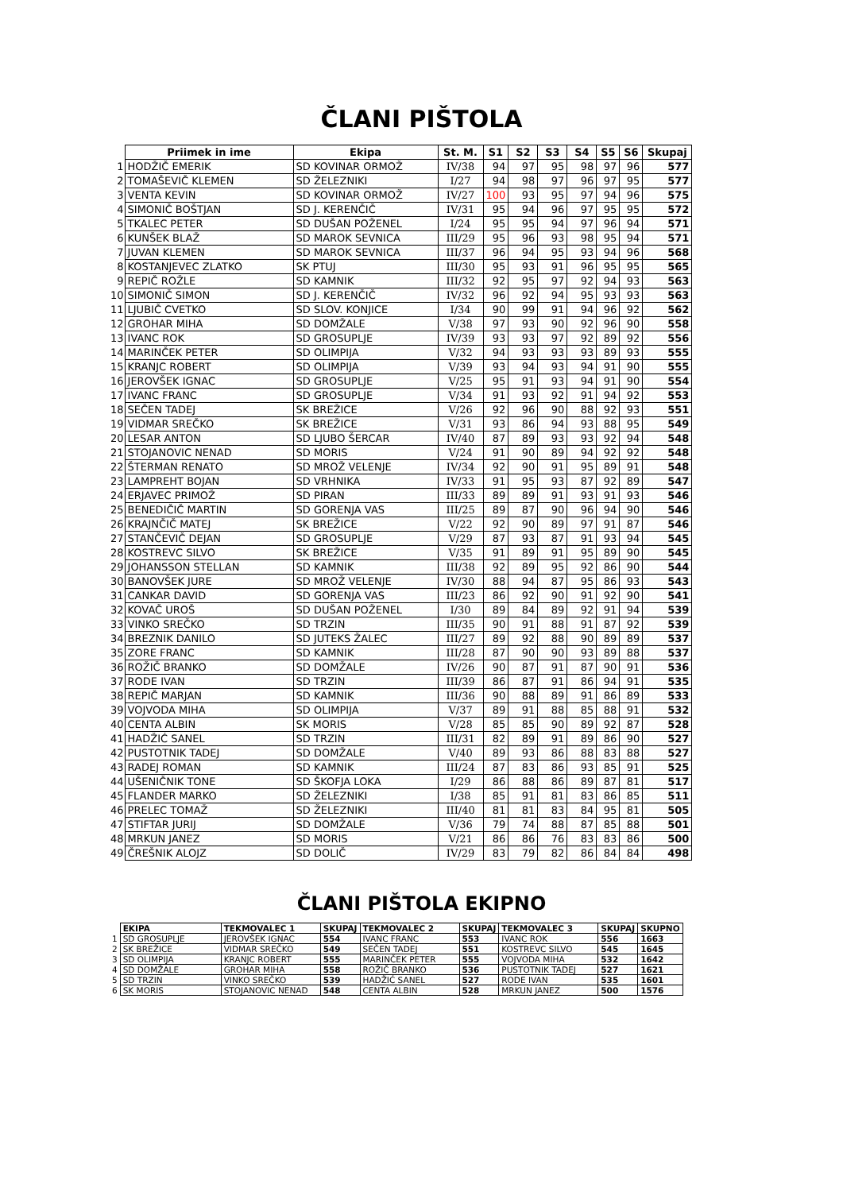ČLANI PIŠTOLA
| | Priimek in ime | Ekipa | St. M. | S1 | S2 | S3 | S4 | S5 | S6 | Skupaj |
| --- | --- | --- | --- | --- | --- | --- | --- | --- | --- | --- |
| 1 | HODŽIČ EMERIK | SD KOVINAR ORMOŽ | IV/38 | 94 | 97 | 95 | 98 | 97 | 96 | 577 |
| 2 | TOMAŠEVIČ KLEMEN | SD ŽELEZNIKI | I/27 | 94 | 98 | 97 | 96 | 97 | 95 | 577 |
| 3 | VENTA KEVIN | SD KOVINAR ORMOŽ | IV/27 | 100 | 93 | 95 | 97 | 94 | 96 | 575 |
| 4 | SIMONIČ BOŠTJAN | SD J. KERENČIČ | IV/31 | 95 | 94 | 96 | 97 | 95 | 95 | 572 |
| 5 | TKALEC PETER | SD DUŠAN POŽENEL | I/24 | 95 | 95 | 94 | 97 | 96 | 94 | 571 |
| 6 | KUNŠEK BLAŽ | SD MAROK SEVNICA | III/29 | 95 | 96 | 93 | 98 | 95 | 94 | 571 |
| 7 | JUVAN KLEMEN | SD MAROK SEVNICA | III/37 | 96 | 94 | 95 | 93 | 94 | 96 | 568 |
| 8 | KOSTANJEVEC ZLATKO | SK PTUJ | III/30 | 95 | 93 | 91 | 96 | 95 | 95 | 565 |
| 9 | REPIČ ROŽLE | SD KAMNIK | III/32 | 92 | 95 | 97 | 92 | 94 | 93 | 563 |
| 10 | SIMONIČ SIMON | SD J. KERENČIČ | IV/32 | 96 | 92 | 94 | 95 | 93 | 93 | 563 |
| 11 | LJUBIČ CVETKO | SD SLOV. KONJICE | I/34 | 90 | 99 | 91 | 94 | 96 | 92 | 562 |
| 12 | GROHAR MIHA | SD DOMŽALE | V/38 | 97 | 93 | 90 | 92 | 96 | 90 | 558 |
| 13 | IVANC ROK | SD GROSUPLJE | IV/39 | 93 | 93 | 97 | 92 | 89 | 92 | 556 |
| 14 | MARINČEK PETER | SD OLIMPIJA | V/32 | 94 | 93 | 93 | 93 | 89 | 93 | 555 |
| 15 | KRANJC ROBERT | SD OLIMPIJA | V/39 | 93 | 94 | 93 | 94 | 91 | 90 | 555 |
| 16 | JEROVŠEK IGNAC | SD GROSUPLJE | V/25 | 95 | 91 | 93 | 94 | 91 | 90 | 554 |
| 17 | IVANC FRANC | SD GROSUPLJE | V/34 | 91 | 93 | 92 | 91 | 94 | 92 | 553 |
| 18 | SEČEN TADEJ | SK BREŽICE | V/26 | 92 | 96 | 90 | 88 | 92 | 93 | 551 |
| 19 | VIDMAR SREČKO | SK BREŽICE | V/31 | 93 | 86 | 94 | 93 | 88 | 95 | 549 |
| 20 | LESAR ANTON | SD LJUBO ŠERCAR | IV/40 | 87 | 89 | 93 | 93 | 92 | 94 | 548 |
| 21 | STOJANOVIC NENAD | SD MORIS | V/24 | 91 | 90 | 89 | 94 | 92 | 92 | 548 |
| 22 | ŠTERMAN RENATO | SD MROŽ VELENJE | IV/34 | 92 | 90 | 91 | 95 | 89 | 91 | 548 |
| 23 | LAMPREHT BOJAN | SD VRHNIKA | IV/33 | 91 | 95 | 93 | 87 | 92 | 89 | 547 |
| 24 | ERJAVEC PRIMOŽ | SD PIRAN | III/33 | 89 | 89 | 91 | 93 | 91 | 93 | 546 |
| 25 | BENEDIČIČ MARTIN | SD GORENJA VAS | III/25 | 89 | 87 | 90 | 96 | 94 | 90 | 546 |
| 26 | KRAJNČIČ MATEJ | SK BREŽICE | V/22 | 92 | 90 | 89 | 97 | 91 | 87 | 546 |
| 27 | STANČEVIČ DEJAN | SD GROSUPLJE | V/29 | 87 | 93 | 87 | 91 | 93 | 94 | 545 |
| 28 | KOSTREVC SILVO | SK BREŽICE | V/35 | 91 | 89 | 91 | 95 | 89 | 90 | 545 |
| 29 | JOHANSSON STELLAN | SD KAMNIK | III/38 | 92 | 89 | 95 | 92 | 86 | 90 | 544 |
| 30 | BANOVŠEK JURE | SD MROŽ VELENJE | IV/30 | 88 | 94 | 87 | 95 | 86 | 93 | 543 |
| 31 | CANKAR DAVID | SD GORENJA VAS | III/23 | 86 | 92 | 90 | 91 | 92 | 90 | 541 |
| 32 | KOVAČ UROŠ | SD DUŠAN POŽENEL | I/30 | 89 | 84 | 89 | 92 | 91 | 94 | 539 |
| 33 | VINKO SREČKO | SD TRZIN | III/35 | 90 | 91 | 88 | 91 | 87 | 92 | 539 |
| 34 | BREZNIK DANILO | SD JUTEKS ŽALEC | III/27 | 89 | 92 | 88 | 90 | 89 | 89 | 537 |
| 35 | ZORE FRANC | SD KAMNIK | III/28 | 87 | 90 | 90 | 93 | 89 | 88 | 537 |
| 36 | ROŽIČ BRANKO | SD DOMŽALE | IV/26 | 90 | 87 | 91 | 87 | 90 | 91 | 536 |
| 37 | RODE IVAN | SD TRZIN | III/39 | 86 | 87 | 91 | 86 | 94 | 91 | 535 |
| 38 | REPIČ MARJAN | SD KAMNIK | III/36 | 90 | 88 | 89 | 91 | 86 | 89 | 533 |
| 39 | VOJVODA MIHA | SD OLIMPIJA | V/37 | 89 | 91 | 88 | 85 | 88 | 91 | 532 |
| 40 | CENTA ALBIN | SK MORIS | V/28 | 85 | 85 | 90 | 89 | 92 | 87 | 528 |
| 41 | HADŽIĆ SANEL | SD TRZIN | III/31 | 82 | 89 | 91 | 89 | 86 | 90 | 527 |
| 42 | PUSTOTNIK TADEJ | SD DOMŽALE | V/40 | 89 | 93 | 86 | 88 | 83 | 88 | 527 |
| 43 | RADEJ ROMAN | SD KAMNIK | III/24 | 87 | 83 | 86 | 93 | 85 | 91 | 525 |
| 44 | UŠENIČNIK TONE | SD ŠKOFJA LOKA | I/29 | 86 | 88 | 86 | 89 | 87 | 81 | 517 |
| 45 | FLANDER MARKO | SD ŽELEZNIKI | I/38 | 85 | 91 | 81 | 83 | 86 | 85 | 511 |
| 46 | PRELEC TOMAŽ | SD ŽELEZNIKI | III/40 | 81 | 81 | 83 | 84 | 95 | 81 | 505 |
| 47 | STIFTAR JURIJ | SD DOMŽALE | V/36 | 79 | 74 | 88 | 87 | 85 | 88 | 501 |
| 48 | MRKUN JANEZ | SD MORIS | V/21 | 86 | 86 | 76 | 83 | 83 | 86 | 500 |
| 49 | ČREŠNIK ALOJZ | SD DOLIČ | IV/29 | 83 | 79 | 82 | 86 | 84 | 84 | 498 |
ČLANI PIŠTOLA EKIPNO
| | EKIPA | TEKMOVALEC 1 | SKUPAJ | TEKMOVALEC 2 | SKUPAJ | TEKMOVALEC 3 | SKUPAJ | SKUPNO |
| --- | --- | --- | --- | --- | --- | --- | --- | --- |
| 1 | SD GROSUPLJE | JEROVŠEK IGNAC | 554 | IVANC FRANC | 553 | IVANC ROK | 556 | 1663 |
| 2 | SK BREŽICE | VIDMAR SREČKO | 549 | SEČEN TADEJ | 551 | KOSTREVC SILVO | 545 | 1645 |
| 3 | SD OLIMPIJA | KRANJC ROBERT | 555 | MARINČEK PETER | 555 | VOJVODA MIHA | 532 | 1642 |
| 4 | SD DOMŽALE | GROHAR MIHA | 558 | ROŽIČ BRANKO | 536 | PUSTOTNIK TADEJ | 527 | 1621 |
| 5 | SD TRZIN | VINKO SREČKO | 539 | HADŽIĆ SANEL | 527 | RODE IVAN | 535 | 1601 |
| 6 | SK MORIS | STOJANOVIC NENAD | 548 | CENTA ALBIN | 528 | MRKUN JANEZ | 500 | 1576 |